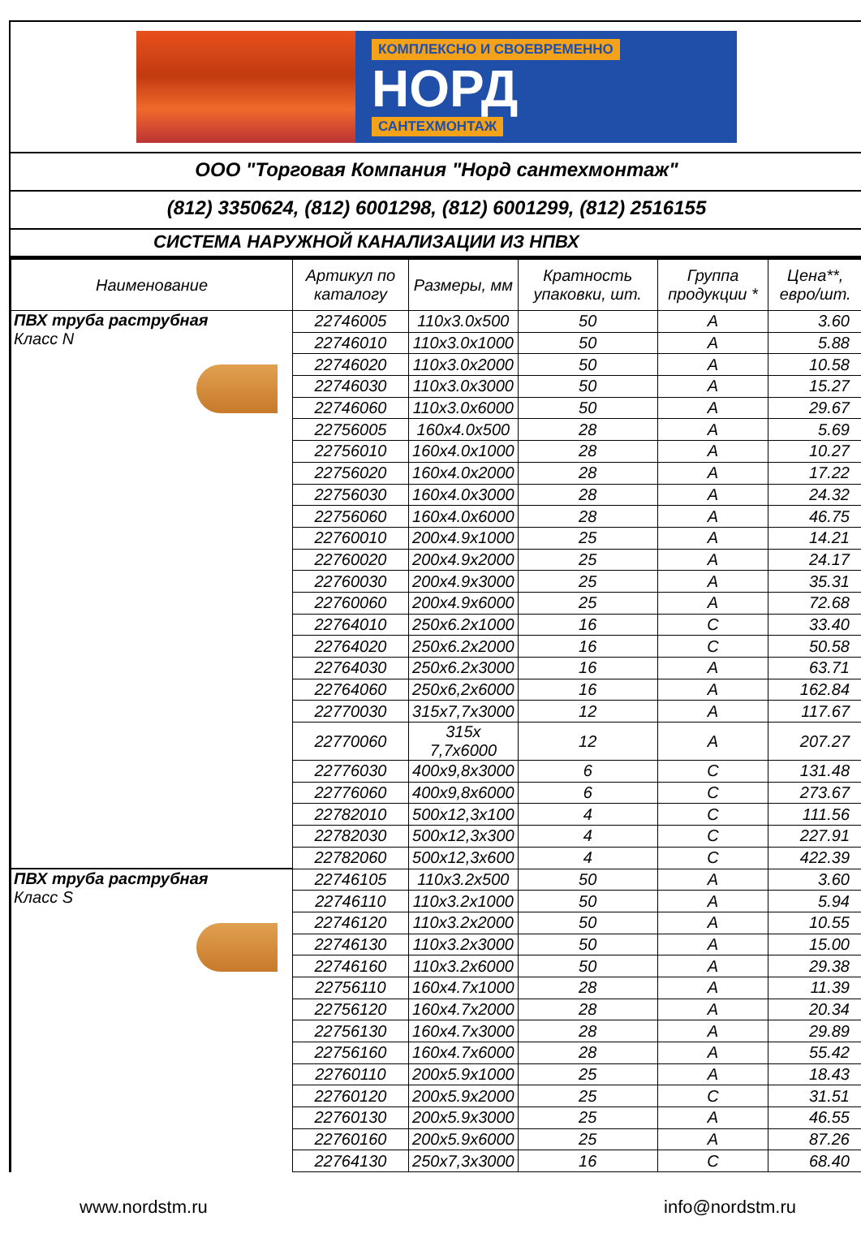КОМПЛЕКСНО И СВОЕВРЕМЕННО
НОРД
САНТЕХМОНТАЖ
ООО "Торговая Компания "Норд сантехмонтаж"
(812) 3350624, (812) 6001298, (812) 6001299, (812) 2516155
СИСТЕМА НАРУЖНОЙ КАНАЛИЗАЦИИ ИЗ НПВХ
| Наименование | Артикул по каталогу | Размеры, мм | Кратность упаковки, шт. | Группа продукции * | Цена**, евро/шт. |
| --- | --- | --- | --- | --- | --- |
| ПВХ труба раструбная Класс N | 22746005 | 110x3.0x500 | 50 | A | 3.60 |
| | 22746010 | 110x3.0x1000 | 50 | A | 5.88 |
| | 22746020 | 110x3.0x2000 | 50 | A | 10.58 |
| | 22746030 | 110x3.0x3000 | 50 | A | 15.27 |
| | 22746060 | 110x3.0x6000 | 50 | A | 29.67 |
| | 22756005 | 160x4.0x500 | 28 | A | 5.69 |
| | 22756010 | 160x4.0x1000 | 28 | A | 10.27 |
| | 22756020 | 160x4.0x2000 | 28 | A | 17.22 |
| | 22756030 | 160x4.0x3000 | 28 | A | 24.32 |
| | 22756060 | 160x4.0x6000 | 28 | A | 46.75 |
| | 22760010 | 200x4.9x1000 | 25 | A | 14.21 |
| | 22760020 | 200x4.9x2000 | 25 | A | 24.17 |
| | 22760030 | 200x4.9x3000 | 25 | A | 35.31 |
| | 22760060 | 200x4.9x6000 | 25 | A | 72.68 |
| | 22764010 | 250x6.2x1000 | 16 | C | 33.40 |
| | 22764020 | 250x6.2x2000 | 16 | C | 50.58 |
| | 22764030 | 250x6.2x3000 | 16 | A | 63.71 |
| | 22764060 | 250x6,2x6000 | 16 | A | 162.84 |
| | 22770030 | 315x7,7x3000 | 12 | A | 117.67 |
| | 22770060 | 315x 7,7x6000 | 12 | A | 207.27 |
| | 22776030 | 400x9,8x3000 | 6 | C | 131.48 |
| | 22776060 | 400x9,8x6000 | 6 | C | 273.67 |
| | 22782010 | 500x12,3x100 | 4 | C | 111.56 |
| | 22782030 | 500x12,3x300 | 4 | C | 227.91 |
| | 22782060 | 500x12,3x600 | 4 | C | 422.39 |
| ПВХ труба раструбная Класс S | 22746105 | 110x3.2x500 | 50 | A | 3.60 |
| | 22746110 | 110x3.2x1000 | 50 | A | 5.94 |
| | 22746120 | 110x3.2x2000 | 50 | A | 10.55 |
| | 22746130 | 110x3.2x3000 | 50 | A | 15.00 |
| | 22746160 | 110x3.2x6000 | 50 | A | 29.38 |
| | 22756110 | 160x4.7x1000 | 28 | A | 11.39 |
| | 22756120 | 160x4.7x2000 | 28 | A | 20.34 |
| | 22756130 | 160x4.7x3000 | 28 | A | 29.89 |
| | 22756160 | 160x4.7x6000 | 28 | A | 55.42 |
| | 22760110 | 200x5.9x1000 | 25 | A | 18.43 |
| | 22760120 | 200x5.9x2000 | 25 | C | 31.51 |
| | 22760130 | 200x5.9x3000 | 25 | A | 46.55 |
| | 22760160 | 200x5.9x6000 | 25 | A | 87.26 |
| | 22764130 | 250x7,3x3000 | 16 | C | 68.40 |
www.nordstm.ru info@nordstm.ru